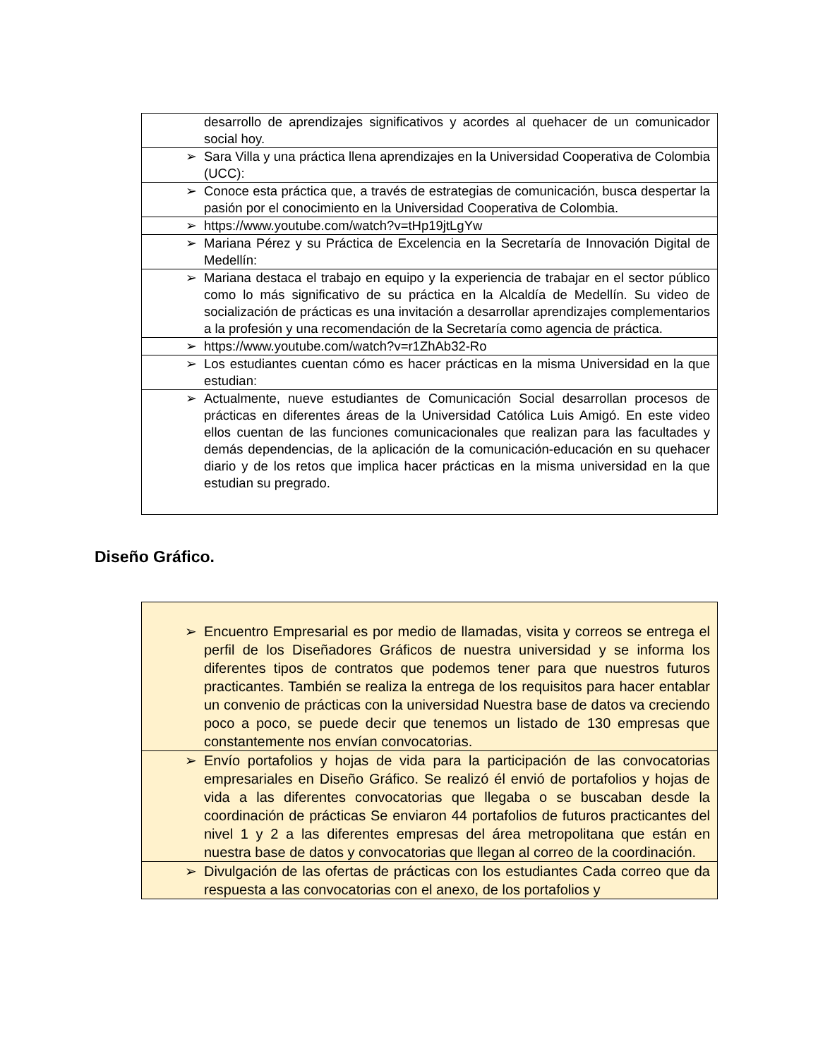| | desarrollo de aprendizajes significativos y acordes al quehacer de un comunicador social hoy. |
| ➢ | Sara Villa y una práctica llena aprendizajes en la Universidad Cooperativa de Colombia (UCC): |
| ➢ | Conoce esta práctica que, a través de estrategias de comunicación, busca despertar la pasión por el conocimiento en la Universidad Cooperativa de Colombia. |
| ➢ | https://www.youtube.com/watch?v=tHp19jtLgYw |
| ➢ | Mariana Pérez y su Práctica de Excelencia en la Secretaría de Innovación Digital de Medellín: |
| ➢ | Mariana destaca el trabajo en equipo y la experiencia de trabajar en el sector público como lo más significativo de su práctica en la Alcaldía de Medellín. Su video de socialización de prácticas es una invitación a desarrollar aprendizajes complementarios a la profesión y una recomendación de la Secretaría como agencia de práctica. |
| ➢ | https://www.youtube.com/watch?v=r1ZhAb32-Ro |
| ➢ | Los estudiantes cuentan cómo es hacer prácticas en la misma Universidad en la que estudian: |
| ➢ | Actualmente, nueve estudiantes de Comunicación Social desarrollan procesos de prácticas en diferentes áreas de la Universidad Católica Luis Amigó. En este video ellos cuentan de las funciones comunicacionales que realizan para las facultades y demás dependencias, de la aplicación de la comunicación-educación en su quehacer diario y de los retos que implica hacer prácticas en la misma universidad en la que estudian su pregrado. |
Diseño Gráfico.
| ➢ | Encuentro Empresarial es por medio de llamadas, visita y correos se entrega el perfil de los Diseñadores Gráficos de nuestra universidad y se informa los diferentes tipos de contratos que podemos tener para que nuestros futuros practicantes. También se realiza la entrega de los requisitos para hacer entablar un convenio de prácticas con la universidad Nuestra base de datos va creciendo poco a poco, se puede decir que tenemos un listado de 130 empresas que constantemente nos envían convocatorias. |
| ➢ | Envío portafolios y hojas de vida para la participación de las convocatorias empresariales en Diseño Gráfico. Se realizó él envió de portafolios y hojas de vida a las diferentes convocatorias que llegaba o se buscaban desde la coordinación de prácticas Se enviaron 44 portafolios de futuros practicantes del nivel 1 y 2 a las diferentes empresas del área metropolitana que están en nuestra base de datos y convocatorias que llegan al correo de la coordinación. |
| ➢ | Divulgación de las ofertas de prácticas con los estudiantes Cada correo que da respuesta a las convocatorias con el anexo, de los portafolios y |